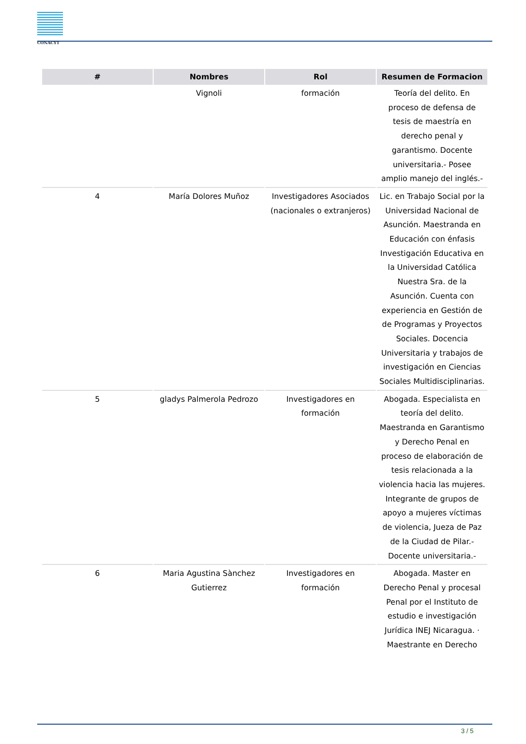CONACYT
| # | Nombres | Rol | Resumen de Formacion |
| --- | --- | --- | --- |
| | Vignoli | formación | Teoría del delito. En proceso de defensa de tesis de maestría en derecho penal y garantismo. Docente universitaria.- Posee amplio manejo del inglés.- |
| 4 | María Dolores Muñoz | Investigadores Asociados (nacionales o extranjeros) | Lic. en Trabajo Social por la Universidad Nacional de Asunción. Maestranda en Educación con énfasis Investigación Educativa en la Universidad Católica Nuestra Sra. de la Asunción. Cuenta con experiencia en Gestión de de Programas y Proyectos Sociales. Docencia Universitaria y trabajos de investigación en Ciencias Sociales Multidisciplinarias. |
| 5 | gladys Palmerola Pedrozo | Investigadores en formación | Abogada. Especialista en teoría del delito. Maestranda en Garantismo y Derecho Penal en proceso de elaboración de tesis relacionada a la violencia hacia las mujeres. Integrante de grupos de apoyo a mujeres víctimas de violencia, Jueza de Paz de la Ciudad de Pilar.- Docente universitaria.- |
| 6 | Maria Agustina Sànchez Gutierrez | Investigadores en formación | Abogada. Master en Derecho Penal y procesal Penal por el Instituto de estudio e investigación Jurídica INEJ Nicaragua. · Maestrante en Derecho |
3 / 5